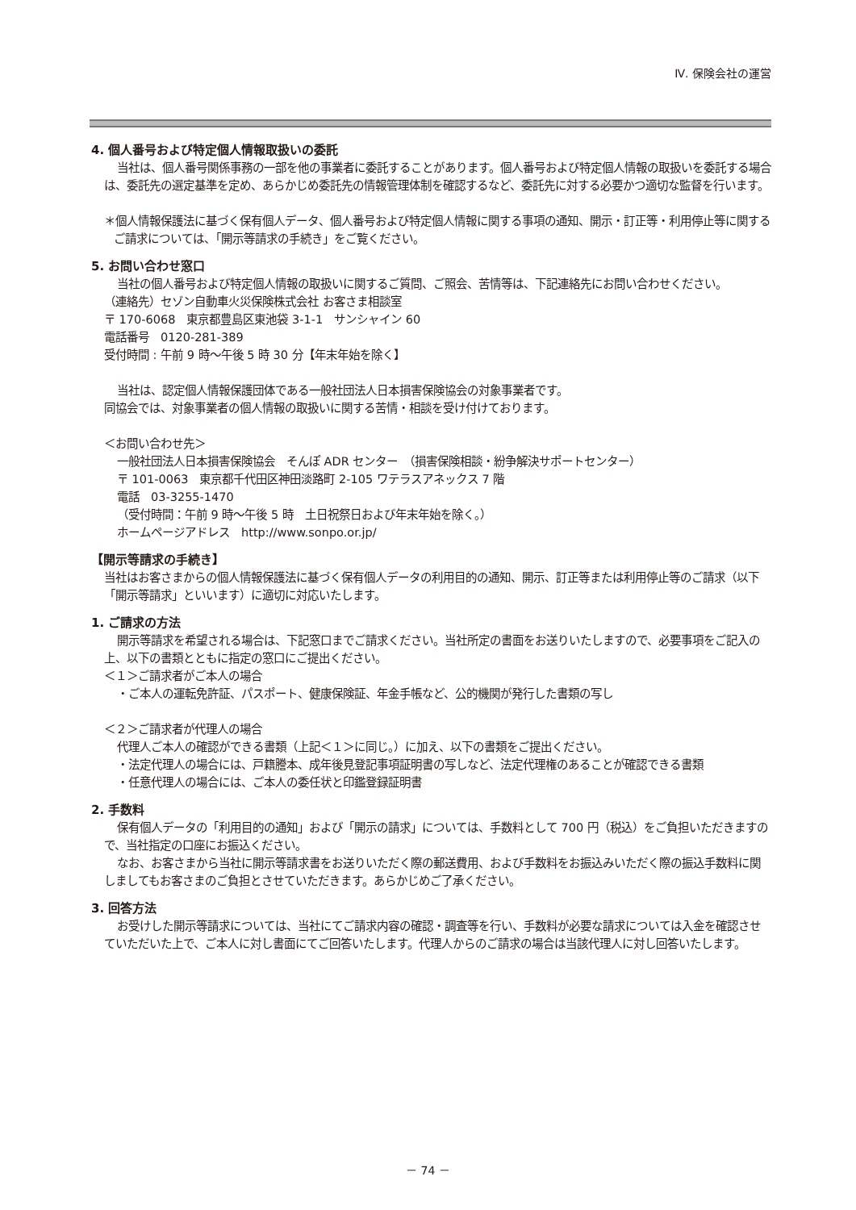Ⅳ. 保険会社の運営
4. 個人番号および特定個人情報取扱いの委託
当社は、個人番号関係事務の一部を他の事業者に委託することがあります。個人番号および特定個人情報の取扱いを委託する場合は、委託先の選定基準を定め、あらかじめ委託先の情報管理体制を確認するなど、委託先に対する必要かつ適切な監督を行います。
＊個人情報保護法に基づく保有個人データ、個人番号および特定個人情報に関する事項の通知、開示・訂正等・利用停止等に関するご請求については、「開示等請求の手続き」をご覧ください。
5. お問い合わせ窓口
当社の個人番号および特定個人情報の取扱いに関するご質問、ご照会、苦情等は、下記連絡先にお問い合わせください。
（連絡先）セゾン自動車火災保険株式会社 お客さま相談室
〒 170-6068　東京都豊島区東池袋 3-1-1　サンシャイン 60
電話番号　0120-281-389
受付時間 : 午前 9 時～午後 5 時 30 分【年末年始を除く】
当社は、認定個人情報保護団体である一般社団法人日本損害保険協会の対象事業者です。
同協会では、対象事業者の個人情報の取扱いに関する苦情・相談を受け付けております。
＜お問い合わせ先＞
一般社団法人日本損害保険協会　そんぽ ADR センター　（損害保険相談・紛争解決サポートセンター）
〒 101-0063　東京都千代田区神田淡路町 2-105 ワテラスアネックス 7 階
電話　03-3255-1470
（受付時間：午前 9 時～午後 5 時　土日祝祭日および年末年始を除く。）
ホームページアドレス　http://www.sonpo.or.jp/
【開示等請求の手続き】
当社はお客さまからの個人情報保護法に基づく保有個人データの利用目的の通知、開示、訂正等または利用停止等のご請求（以下「開示等請求」といいます）に適切に対応いたします。
1. ご請求の方法
開示等請求を希望される場合は、下記窓口までご請求ください。当社所定の書面をお送りいたしますので、必要事項をご記入の上、以下の書類とともに指定の窓口にご提出ください。
＜１＞ご請求者がご本人の場合
・ご本人の運転免許証、パスポート、健康保険証、年金手帳など、公的機関が発行した書類の写し
＜２＞ご請求者が代理人の場合
代理人ご本人の確認ができる書類（上記＜１＞に同じ。）に加え、以下の書類をご提出ください。
・法定代理人の場合には、戸籍謄本、成年後見登記事項証明書の写しなど、法定代理権のあることが確認できる書類
・任意代理人の場合には、ご本人の委任状と印鑑登録証明書
2. 手数料
保有個人データの「利用目的の通知」および「開示の請求」については、手数料として 700 円（税込）をご負担いただきますので、当社指定の口座にお振込ください。
なお、お客さまから当社に開示等請求書をお送りいただく際の郵送費用、および手数料をお振込みいただく際の振込手数料に関しましてもお客さまのご負担とさせていただきます。あらかじめご了承ください。
3. 回答方法
お受けした開示等請求については、当社にてご請求内容の確認・調査等を行い、手数料が必要な請求については入金を確認させていただいた上で、ご本人に対し書面にてご回答いたします。代理人からのご請求の場合は当該代理人に対し回答いたします。
－ 74 －